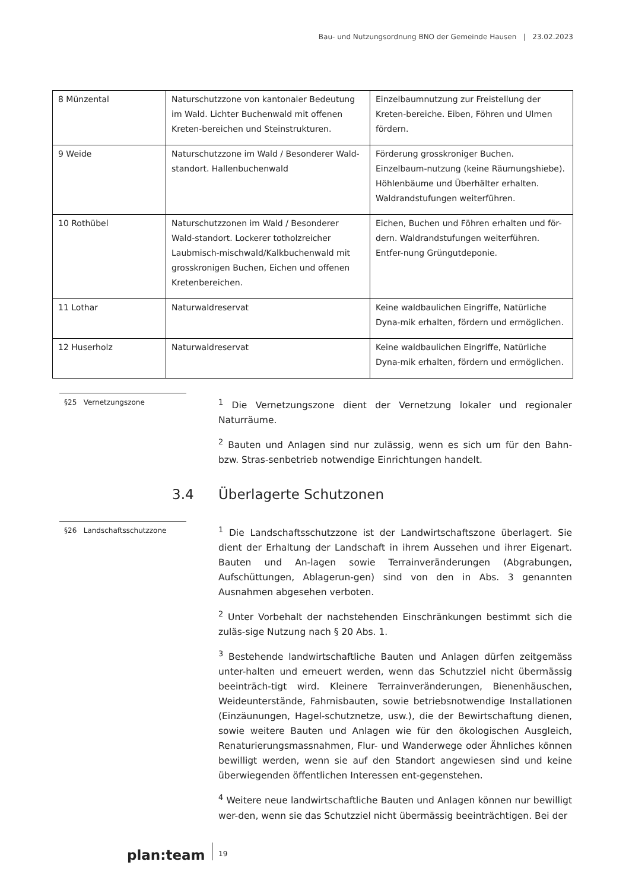Bau- und Nutzungsordnung BNO der Gemeinde Hausen | 23.02.2023
| 8 Münzental | Naturschutzzone von kantonaler Bedeutung im Wald. Lichter Buchenwald mit offenen Kreten-bereichen und Steinstrukturen. | Einzelbaumnutzung zur Freistellung der Kreten-bereiche. Eiben, Föhren und Ulmen fördern. |
| 9 Weide | Naturschutzzone im Wald / Besonderer Wald-standort. Hallenbuchenwald | Förderung grosskroniger Buchen. Einzelbaum-nutzung (keine Räumungshiebe). Höhlenbäume und Überhälter erhalten. Waldrandstufungen weiterführen. |
| 10 Rothübel | Naturschutzzonen im Wald / Besonderer Wald-standort. Lockerer totholzreicher Laubmisch-mischwald/Kalkbuchenwald mit grosskronigen Buchen, Eichen und offenen Kretenbereichen. | Eichen, Buchen und Föhren erhalten und för-dern. Waldrandstufungen weiterführen. Entfer-nung Grüngutdeponie. |
| 11 Lothar | Naturwaldreservat | Keine waldbaulichen Eingriffe, Natürliche Dyna-mik erhalten, fördern und ermöglichen. |
| 12 Huserholz | Naturwaldreservat | Keine waldbaulichen Eingriffe, Natürliche Dyna-mik erhalten, fördern und ermöglichen. |
§25 Vernetzungszone
<sup>1</sup> Die Vernetzungszone dient der Vernetzung lokaler und regionaler Naturräume.
<sup>2</sup> Bauten und Anlagen sind nur zulässig, wenn es sich um für den Bahn- bzw. Stras-senbetrieb notwendige Einrichtungen handelt.
3.4 Überlagerte Schutzonen
§26 Landschaftsschutzzone
<sup>1</sup> Die Landschaftsschutzzone ist der Landwirtschaftszone überlagert. Sie dient der Erhaltung der Landschaft in ihrem Aussehen und ihrer Eigenart. Bauten und An-lagen sowie Terrainveränderungen (Abgrabungen, Aufschüttungen, Ablagerun-gen) sind von den in Abs. 3 genannten Ausnahmen abgesehen verboten.
<sup>2</sup> Unter Vorbehalt der nachstehenden Einschränkungen bestimmt sich die zuläs-sige Nutzung nach § 20 Abs. 1.
<sup>3</sup> Bestehende landwirtschaftliche Bauten und Anlagen dürfen zeitgemäss unter-halten und erneuert werden, wenn das Schutzziel nicht übermässig beeinträch-tigt wird. Kleinere Terrainveränderungen, Bienenhäuschen, Weideunterstände, Fahrnisbauten, sowie betriebsnotwendige Installationen (Einzäunungen, Hagel-schutznetze, usw.), die der Bewirtschaftung dienen, sowie weitere Bauten und Anlagen wie für den ökologischen Ausgleich, Renaturierungsmassnahmen, Flur- und Wanderwege oder Ähnliches können bewilligt werden, wenn sie auf den Standort angewiesen sind und keine überwiegenden öffentlichen Interessen ent-gegenstehen.
<sup>4</sup> Weitere neue landwirtschaftliche Bauten und Anlagen können nur bewilligt wer-den, wenn sie das Schutzziel nicht übermässig beeinträchtigen. Bei der
plan:team
19